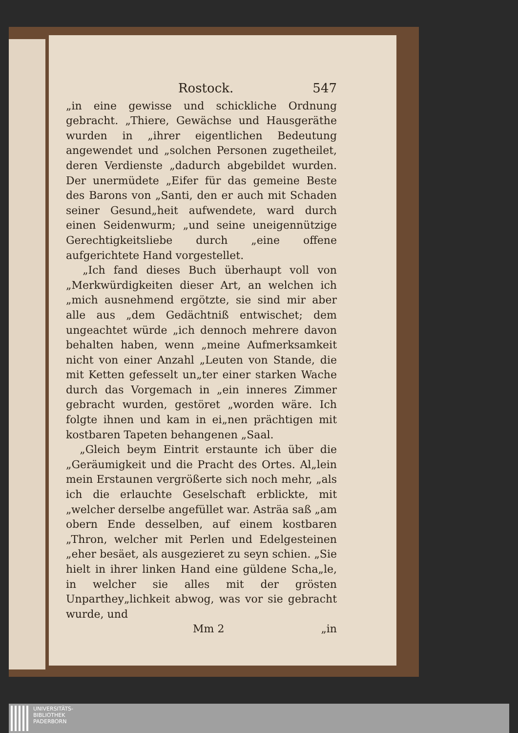Rostock. 547
„in eine gewisse und schickliche Ordnung gebracht. „Thiere, Gewächse und Hausgeräthe wurden in „ihrer eigentlichen Bedeutung angewendet und „solchen Personen zugetheilet, deren Verdienste „dadurch abgebildet wurden. Der unermüdete „Eifer für das gemeine Beste des Barons von „Santi, den er auch mit Schaden seiner Gesund„heit aufwendete, ward durch einen Seidenwurm; „und seine uneigennützige Gerechtigkeitsliebe durch „eine offene aufgerichtete Hand vorgestellet.
„Ich fand dieses Buch überhaupt voll von „Merkwürdigkeiten dieser Art, an welchen ich „mich ausnehmend ergötzte, sie sind mir aber alle aus „dem Gedächtniß entwischet; dem ungeachtet würde „ich dennoch mehrere davon behalten haben, wenn „meine Aufmerksamkeit nicht von einer Anzahl „Leuten von Stande, die mit Ketten gefesselt un„ter einer starken Wache durch das Vorgemach in „ein inneres Zimmer gebracht wurden, gestöret „worden wäre. Ich folgte ihnen und kam in ei„nen prächtigen mit kostbaren Tapeten behangenen „Saal.
„Gleich beym Eintrit erstaunte ich über die „Geräumigkeit und die Pracht des Ortes. Al„lein mein Erstaunen vergrößerte sich noch mehr, „als ich die erlauchte Geselschaft erblickte, mit „welcher derselbe angefüllet war. Asträa saß „am obern Ende desselben, auf einem kostbaren „Thron, welcher mit Perlen und Edelgesteinen „eher besäet, als ausgezieret zu seyn schien. „Sie hielt in ihrer linken Hand eine güldene Scha„le, in welcher sie alles mit der grösten Unparthey„lichkeit abwog, was vor sie gebracht wurde, und
Mm 2 „in
UNIVERSITÄTS-
BIBLIOTHEK
PADERBORN